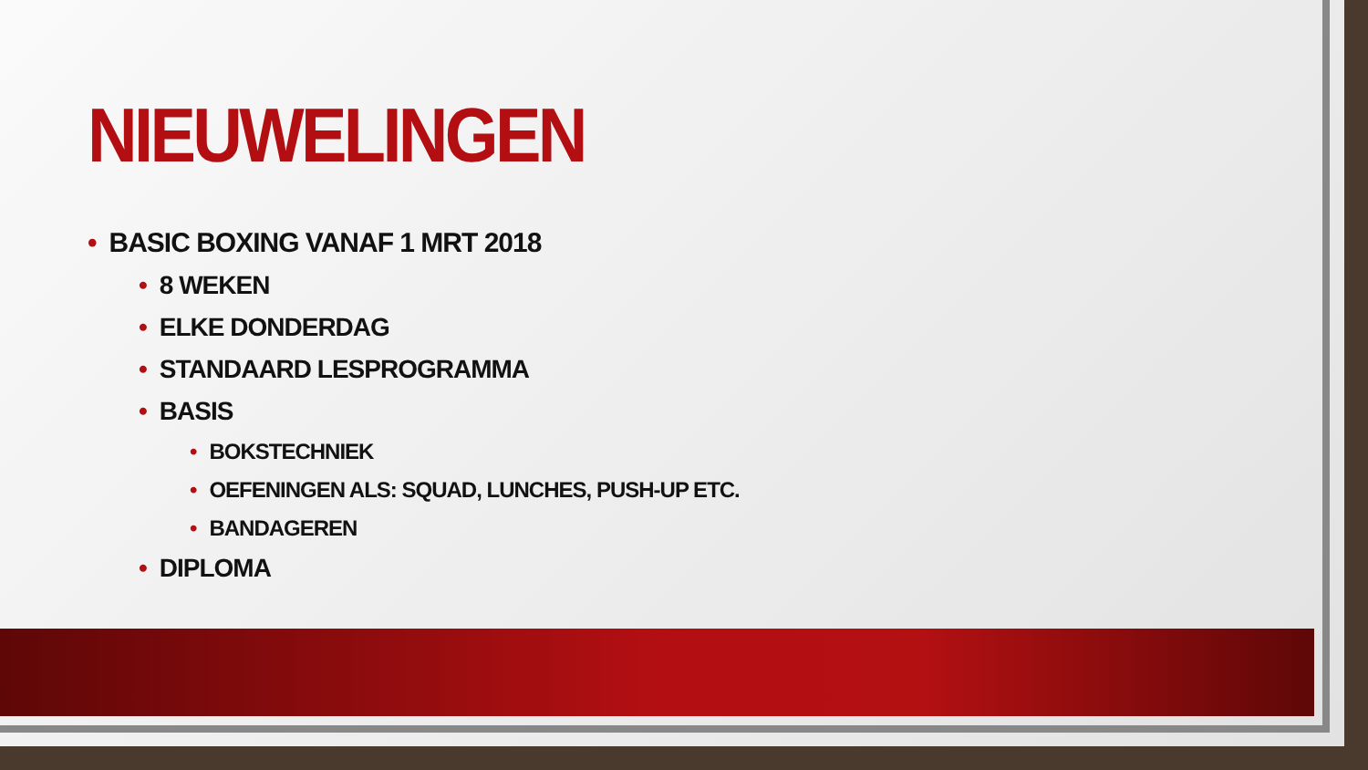NIEUWELINGEN
• BASIC BOXING VANAF 1 MRT 2018
• 8 WEKEN
• ELKE DONDERDAG
• STANDAARD LESPROGRAMMA
• BASIS
• BOKSTECHNIEK
• OEFENINGEN ALS: SQUAD, LUNCHES, PUSH-UP ETC.
• BANDAGEREN
• DIPLOMA